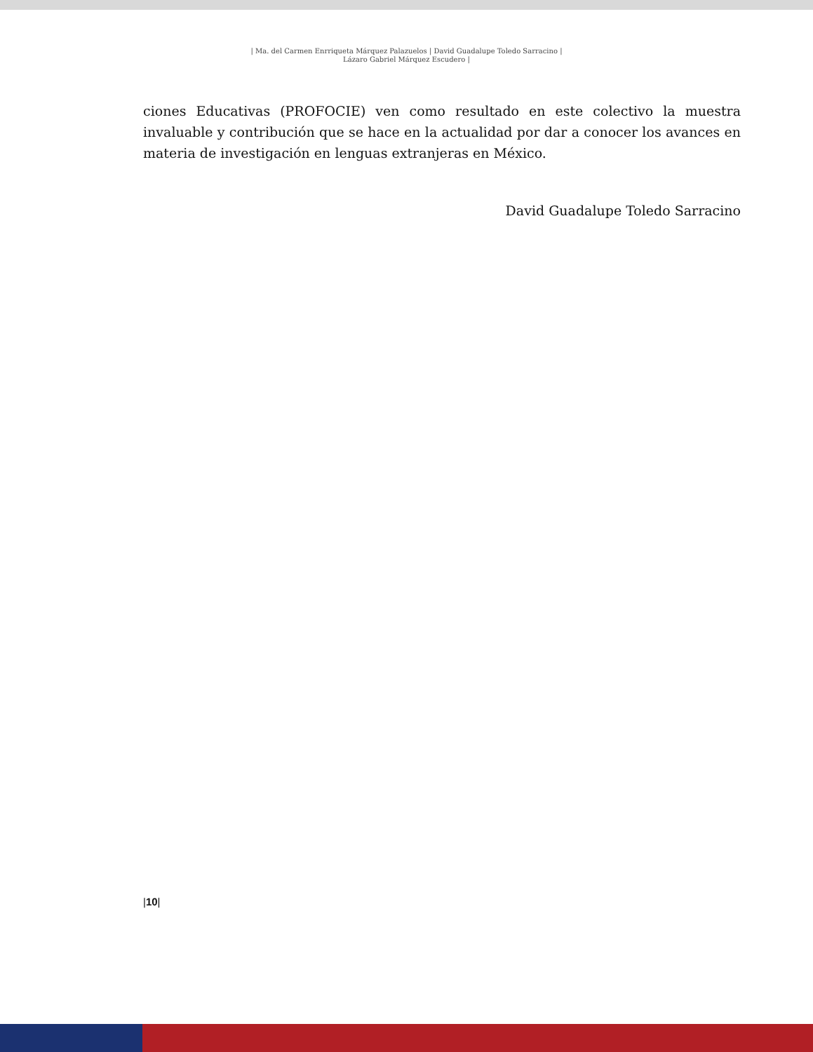| Ma. del Carmen Enrriqueta Márquez Palazuelos | David Guadalupe Toledo Sarracino |
Lázaro Gabriel Márquez Escudero |
ciones Educativas (PROFOCIE) ven como resultado en este colectivo la muestra invaluable y contribución que se hace en la actualidad por dar a conocer los avances en materia de investigación en lenguas extranjeras en México.
David Guadalupe Toledo Sarracino
|10|